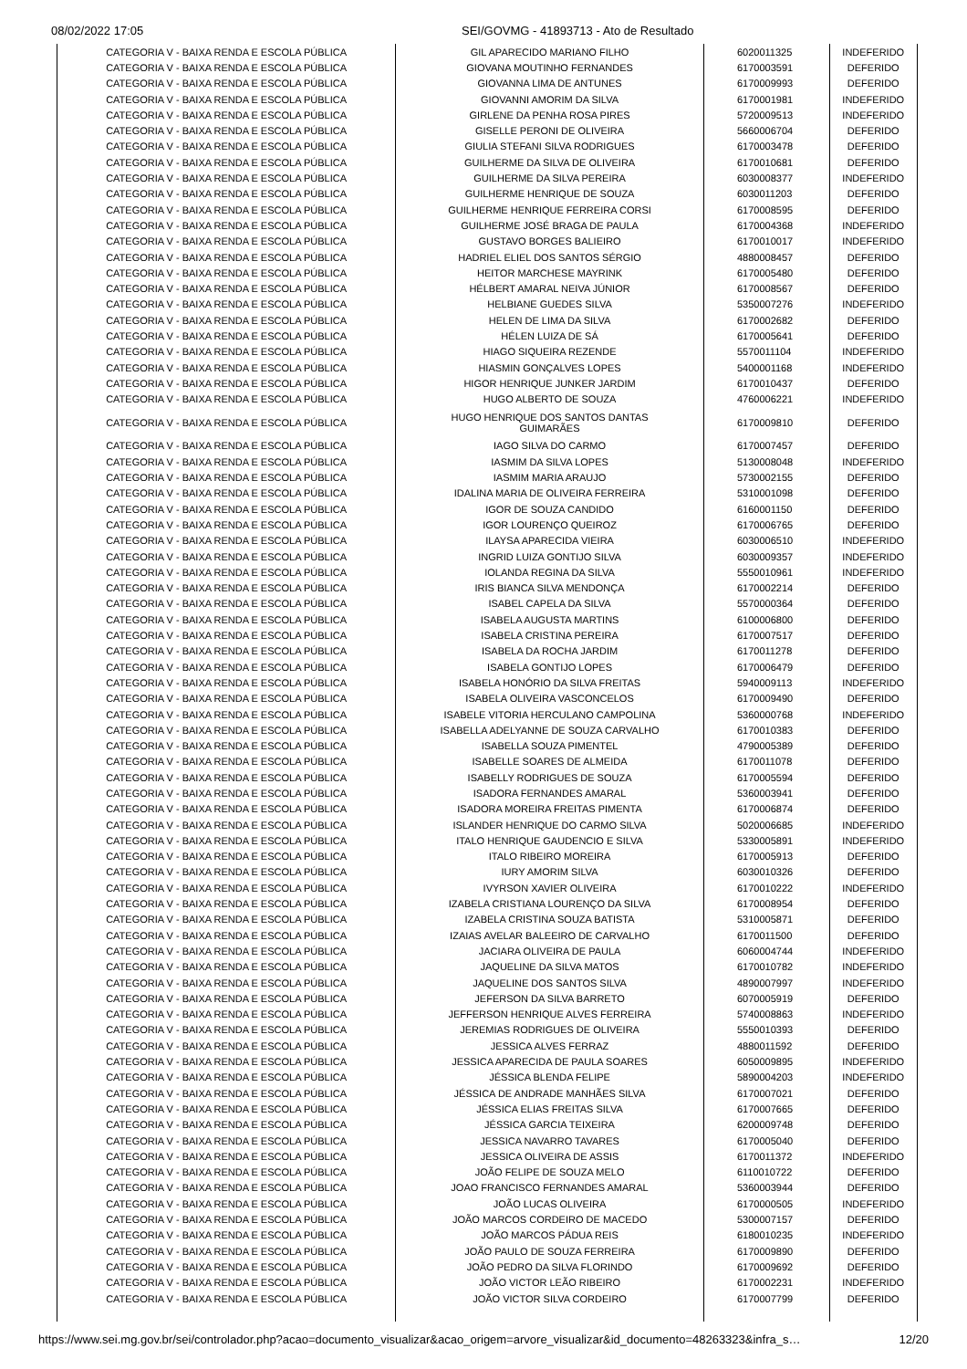08/02/2022 17:05 SEI/GOVMG - 41893713 - Ato de Resultado
| CATEGORIA V - BAIXA RENDA E ESCOLA PÚBLICA | GIL APARECIDO MARIANO FILHO | 6020011325 | INDEFERIDO |
| CATEGORIA V - BAIXA RENDA E ESCOLA PÚBLICA | GIOVANA MOUTINHO FERNANDES | 6170003591 | DEFERIDO |
| CATEGORIA V - BAIXA RENDA E ESCOLA PÚBLICA | GIOVANNA LIMA DE ANTUNES | 6170009993 | DEFERIDO |
| CATEGORIA V - BAIXA RENDA E ESCOLA PÚBLICA | GIOVANNI AMORIM DA SILVA | 6170001981 | INDEFERIDO |
| CATEGORIA V - BAIXA RENDA E ESCOLA PÚBLICA | GIRLENE DA PENHA ROSA PIRES | 5720009513 | INDEFERIDO |
| CATEGORIA V - BAIXA RENDA E ESCOLA PÚBLICA | GISELLE PERONI DE OLIVEIRA | 5660006704 | DEFERIDO |
| CATEGORIA V - BAIXA RENDA E ESCOLA PÚBLICA | GIULIA STEFANI SILVA RODRIGUES | 6170003478 | DEFERIDO |
| CATEGORIA V - BAIXA RENDA E ESCOLA PÚBLICA | GUILHERME DA SILVA DE OLIVEIRA | 6170010681 | DEFERIDO |
| CATEGORIA V - BAIXA RENDA E ESCOLA PÚBLICA | GUILHERME DA SILVA PEREIRA | 6030008377 | INDEFERIDO |
| CATEGORIA V - BAIXA RENDA E ESCOLA PÚBLICA | GUILHERME HENRIQUE DE SOUZA | 6030011203 | DEFERIDO |
| CATEGORIA V - BAIXA RENDA E ESCOLA PÚBLICA | GUILHERME HENRIQUE FERREIRA CORSI | 6170008595 | DEFERIDO |
| CATEGORIA V - BAIXA RENDA E ESCOLA PÚBLICA | GUILHERME JOSÉ BRAGA DE PAULA | 6170004368 | INDEFERIDO |
| CATEGORIA V - BAIXA RENDA E ESCOLA PÚBLICA | GUSTAVO BORGES BALIEIRO | 6170010017 | INDEFERIDO |
| CATEGORIA V - BAIXA RENDA E ESCOLA PÚBLICA | HADRIEL ELIEL DOS SANTOS SÉRGIO | 4880008457 | DEFERIDO |
| CATEGORIA V - BAIXA RENDA E ESCOLA PÚBLICA | HEITOR MARCHESE MAYRINK | 6170005480 | DEFERIDO |
| CATEGORIA V - BAIXA RENDA E ESCOLA PÚBLICA | HÉLBERT AMARAL NEIVA JÚNIOR | 6170008567 | DEFERIDO |
| CATEGORIA V - BAIXA RENDA E ESCOLA PÚBLICA | HELBIANE GUEDES SILVA | 5350007276 | INDEFERIDO |
| CATEGORIA V - BAIXA RENDA E ESCOLA PÚBLICA | HELEN DE LIMA DA SILVA | 6170002682 | DEFERIDO |
| CATEGORIA V - BAIXA RENDA E ESCOLA PÚBLICA | HÉLEN LUIZA DE SÁ | 6170005641 | DEFERIDO |
| CATEGORIA V - BAIXA RENDA E ESCOLA PÚBLICA | HIAGO SIQUEIRA REZENDE | 5570011104 | INDEFERIDO |
| CATEGORIA V - BAIXA RENDA E ESCOLA PÚBLICA | HIASMIN GONÇALVES LOPES | 5400001168 | INDEFERIDO |
| CATEGORIA V - BAIXA RENDA E ESCOLA PÚBLICA | HIGOR HENRIQUE JUNKER JARDIM | 6170010437 | DEFERIDO |
| CATEGORIA V - BAIXA RENDA E ESCOLA PÚBLICA | HUGO ALBERTO DE SOUZA | 4760006221 | INDEFERIDO |
| CATEGORIA V - BAIXA RENDA E ESCOLA PÚBLICA | HUGO HENRIQUE DOS SANTOS DANTAS GUIMARÃES | 6170009810 | DEFERIDO |
| CATEGORIA V - BAIXA RENDA E ESCOLA PÚBLICA | IAGO SILVA DO CARMO | 6170007457 | DEFERIDO |
| CATEGORIA V - BAIXA RENDA E ESCOLA PÚBLICA | IASMIM DA SILVA LOPES | 5130008048 | INDEFERIDO |
| CATEGORIA V - BAIXA RENDA E ESCOLA PÚBLICA | IASMIM MARIA ARAUJO | 5730002155 | DEFERIDO |
| CATEGORIA V - BAIXA RENDA E ESCOLA PÚBLICA | IDALINA MARIA DE OLIVEIRA FERREIRA | 5310001098 | DEFERIDO |
| CATEGORIA V - BAIXA RENDA E ESCOLA PÚBLICA | IGOR DE SOUZA CANDIDO | 6160001150 | DEFERIDO |
| CATEGORIA V - BAIXA RENDA E ESCOLA PÚBLICA | IGOR LOURENÇO QUEIROZ | 6170006765 | DEFERIDO |
| CATEGORIA V - BAIXA RENDA E ESCOLA PÚBLICA | ILAYSA APARECIDA VIEIRA | 6030006510 | INDEFERIDO |
| CATEGORIA V - BAIXA RENDA E ESCOLA PÚBLICA | INGRID LUIZA GONTIJO SILVA | 6030009357 | INDEFERIDO |
| CATEGORIA V - BAIXA RENDA E ESCOLA PÚBLICA | IOLANDA REGINA DA SILVA | 5550010961 | INDEFERIDO |
| CATEGORIA V - BAIXA RENDA E ESCOLA PÚBLICA | IRIS BIANCA SILVA MENDONÇA | 6170002214 | DEFERIDO |
| CATEGORIA V - BAIXA RENDA E ESCOLA PÚBLICA | ISABEL CAPELA DA SILVA | 5570000364 | DEFERIDO |
| CATEGORIA V - BAIXA RENDA E ESCOLA PÚBLICA | ISABELA AUGUSTA MARTINS | 6100006800 | DEFERIDO |
| CATEGORIA V - BAIXA RENDA E ESCOLA PÚBLICA | ISABELA CRISTINA PEREIRA | 6170007517 | DEFERIDO |
| CATEGORIA V - BAIXA RENDA E ESCOLA PÚBLICA | ISABELA DA ROCHA JARDIM | 6170011278 | DEFERIDO |
| CATEGORIA V - BAIXA RENDA E ESCOLA PÚBLICA | ISABELA GONTIJO LOPES | 6170006479 | DEFERIDO |
| CATEGORIA V - BAIXA RENDA E ESCOLA PÚBLICA | ISABELA HONÓRIO DA SILVA FREITAS | 5940009113 | INDEFERIDO |
| CATEGORIA V - BAIXA RENDA E ESCOLA PÚBLICA | ISABELA OLIVEIRA VASCONCELOS | 6170009490 | DEFERIDO |
| CATEGORIA V - BAIXA RENDA E ESCOLA PÚBLICA | ISABELE VITORIA HERCULANO CAMPOLINA | 5360000768 | INDEFERIDO |
| CATEGORIA V - BAIXA RENDA E ESCOLA PÚBLICA | ISABELLA ADELYANNE DE SOUZA CARVALHO | 6170010383 | DEFERIDO |
| CATEGORIA V - BAIXA RENDA E ESCOLA PÚBLICA | ISABELLA SOUZA PIMENTEL | 4790005389 | DEFERIDO |
| CATEGORIA V - BAIXA RENDA E ESCOLA PÚBLICA | ISABELLE SOARES DE ALMEIDA | 6170011078 | DEFERIDO |
| CATEGORIA V - BAIXA RENDA E ESCOLA PÚBLICA | ISABELLY RODRIGUES DE SOUZA | 6170005594 | DEFERIDO |
| CATEGORIA V - BAIXA RENDA E ESCOLA PÚBLICA | ISADORA FERNANDES AMARAL | 5360003941 | DEFERIDO |
| CATEGORIA V - BAIXA RENDA E ESCOLA PÚBLICA | ISADORA MOREIRA FREITAS PIMENTA | 6170006874 | DEFERIDO |
| CATEGORIA V - BAIXA RENDA E ESCOLA PÚBLICA | ISLANDER HENRIQUE DO CARMO SILVA | 5020006685 | INDEFERIDO |
| CATEGORIA V - BAIXA RENDA E ESCOLA PÚBLICA | ITALO HENRIQUE GAUDENCIO E SILVA | 5330005891 | INDEFERIDO |
| CATEGORIA V - BAIXA RENDA E ESCOLA PÚBLICA | ITALO RIBEIRO MOREIRA | 6170005913 | DEFERIDO |
| CATEGORIA V - BAIXA RENDA E ESCOLA PÚBLICA | IURY AMORIM SILVA | 6030010326 | DEFERIDO |
| CATEGORIA V - BAIXA RENDA E ESCOLA PÚBLICA | IVYRSON XAVIER OLIVEIRA | 6170010222 | INDEFERIDO |
| CATEGORIA V - BAIXA RENDA E ESCOLA PÚBLICA | IZABELA CRISTIANA LOURENÇO DA SILVA | 6170008954 | DEFERIDO |
| CATEGORIA V - BAIXA RENDA E ESCOLA PÚBLICA | IZABELA CRISTINA SOUZA BATISTA | 5310005871 | DEFERIDO |
| CATEGORIA V - BAIXA RENDA E ESCOLA PÚBLICA | IZAIAS AVELAR BALEEIRO DE CARVALHO | 6170011500 | DEFERIDO |
| CATEGORIA V - BAIXA RENDA E ESCOLA PÚBLICA | JACIARA OLIVEIRA DE PAULA | 6060004744 | INDEFERIDO |
| CATEGORIA V - BAIXA RENDA E ESCOLA PÚBLICA | JAQUELINE DA SILVA MATOS | 6170010782 | INDEFERIDO |
| CATEGORIA V - BAIXA RENDA E ESCOLA PÚBLICA | JAQUELINE DOS SANTOS SILVA | 4890007997 | INDEFERIDO |
| CATEGORIA V - BAIXA RENDA E ESCOLA PÚBLICA | JEFERSON DA SILVA BARRETO | 6070005919 | DEFERIDO |
| CATEGORIA V - BAIXA RENDA E ESCOLA PÚBLICA | JEFFERSON HENRIQUE ALVES FERREIRA | 5740008863 | INDEFERIDO |
| CATEGORIA V - BAIXA RENDA E ESCOLA PÚBLICA | JEREMIAS RODRIGUES DE OLIVEIRA | 5550010393 | DEFERIDO |
| CATEGORIA V - BAIXA RENDA E ESCOLA PÚBLICA | JESSICA ALVES FERRAZ | 4880011592 | DEFERIDO |
| CATEGORIA V - BAIXA RENDA E ESCOLA PÚBLICA | JESSICA APARECIDA DE PAULA SOARES | 6050009895 | INDEFERIDO |
| CATEGORIA V - BAIXA RENDA E ESCOLA PÚBLICA | JÉSSICA BLENDA FELIPE | 5890004203 | INDEFERIDO |
| CATEGORIA V - BAIXA RENDA E ESCOLA PÚBLICA | JÉSSICA DE ANDRADE MANHÃES SILVA | 6170007021 | DEFERIDO |
| CATEGORIA V - BAIXA RENDA E ESCOLA PÚBLICA | JÉSSICA ELIAS FREITAS SILVA | 6170007665 | DEFERIDO |
| CATEGORIA V - BAIXA RENDA E ESCOLA PÚBLICA | JÉSSICA GARCIA TEIXEIRA | 6200009748 | DEFERIDO |
| CATEGORIA V - BAIXA RENDA E ESCOLA PÚBLICA | JESSICA NAVARRO TAVARES | 6170005040 | DEFERIDO |
| CATEGORIA V - BAIXA RENDA E ESCOLA PÚBLICA | JESSICA OLIVEIRA DE ASSIS | 6170011372 | INDEFERIDO |
| CATEGORIA V - BAIXA RENDA E ESCOLA PÚBLICA | JOÃO FELIPE DE SOUZA MELO | 6110010722 | DEFERIDO |
| CATEGORIA V - BAIXA RENDA E ESCOLA PÚBLICA | JOAO FRANCISCO FERNANDES AMARAL | 5360003944 | DEFERIDO |
| CATEGORIA V - BAIXA RENDA E ESCOLA PÚBLICA | JOÃO LUCAS OLIVEIRA | 6170000505 | INDEFERIDO |
| CATEGORIA V - BAIXA RENDA E ESCOLA PÚBLICA | JOÃO MARCOS CORDEIRO DE MACEDO | 5300007157 | DEFERIDO |
| CATEGORIA V - BAIXA RENDA E ESCOLA PÚBLICA | JOÃO MARCOS PÁDUA REIS | 6180010235 | INDEFERIDO |
| CATEGORIA V - BAIXA RENDA E ESCOLA PÚBLICA | JOÃO PAULO DE SOUZA FERREIRA | 6170009890 | DEFERIDO |
| CATEGORIA V - BAIXA RENDA E ESCOLA PÚBLICA | JOÃO PEDRO DA SILVA FLORINDO | 6170009692 | DEFERIDO |
| CATEGORIA V - BAIXA RENDA E ESCOLA PÚBLICA | JOÃO VICTOR LEÃO RIBEIRO | 6170002231 | INDEFERIDO |
| CATEGORIA V - BAIXA RENDA E ESCOLA PÚBLICA | JOÃO VICTOR SILVA CORDEIRO | 6170007799 | DEFERIDO |
https://www.sei.mg.gov.br/sei/controlador.php?acao=documento_visualizar&acao_origem=arvore_visualizar&id_documento=48263323&infra_s… 12/20